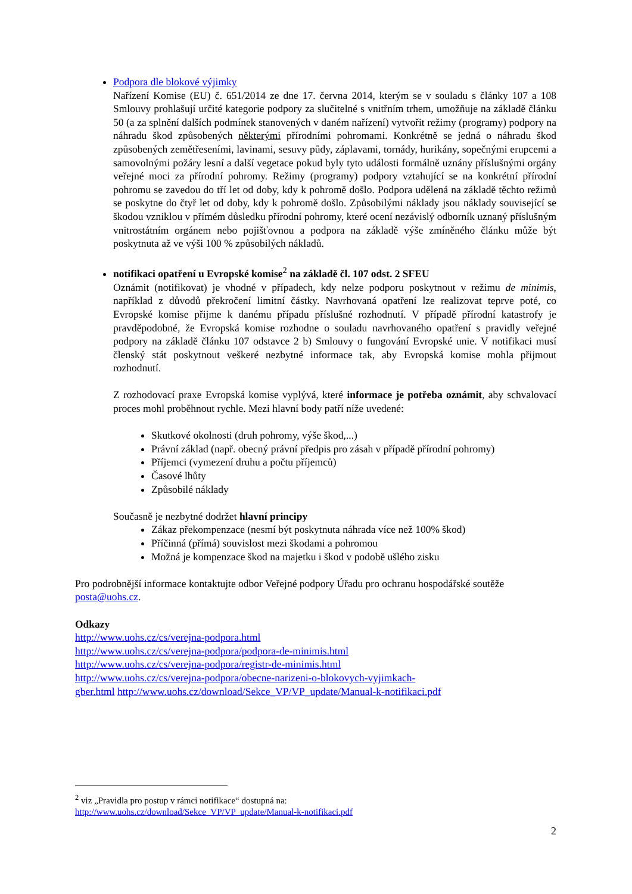Podpora dle blokové výjimky
Nařízení Komise (EU) č. 651/2014 ze dne 17. června 2014, kterým se v souladu s články 107 a 108 Smlouvy prohlašují určité kategorie podpory za slučitelné s vnitřním trhem, umožňuje na základě článku 50 (a za splnění dalších podmínek stanovených v daném nařízení) vytvořit režimy (programy) podpory na náhradu škod způsobených některými přírodními pohromami. Konkrétně se jedná o náhradu škod způsobených zemětřeseními, lavinami, sesuvy půdy, záplavami, tornády, hurikány, sopečnými erupcemi a samovolnými požáry lesní a další vegetace pokud byly tyto události formálně uznány příslušnými orgány veřejné moci za přírodní pohromy. Režimy (programy) podpory vztahující se na konkrétní přírodní pohromu se zavedou do tří let od doby, kdy k pohromě došlo. Podpora udělená na základě těchto režimů se poskytne do čtyř let od doby, kdy k pohromě došlo. Způsobilými náklady jsou náklady související se škodou vzniklou v přímém důsledku přírodní pohromy, které ocení nezávislý odborník uznaný příslušným vnitrostátním orgánem nebo pojišťovnou a podpora na základě výše zmíněného článku může být poskytnuta až ve výši 100 % způsobilých nákladů.
notifikaci opatření u Evropské komise<sup>2</sup> na základě čl. 107 odst. 2 SFEU
Oznámit (notifikovat) je vhodné v případech, kdy nelze podporu poskytnout v režimu de minimis, například z důvodů překročení limitní částky. Navrhovaná opatření lze realizovat teprve poté, co Evropské komise přijme k danému případu příslušné rozhodnutí. V případě přírodní katastrofy je pravděpodobné, že Evropská komise rozhodne o souladu navrhovaného opatření s pravidly veřejné podpory na základě článku 107 odstavce 2 b) Smlouvy o fungování Evropské unie. V notifikaci musí členský stát poskytnout veškeré nezbytné informace tak, aby Evropská komise mohla přijmout rozhodnutí.
Z rozhodovací praxe Evropská komise vyplývá, které informace je potřeba oznámit, aby schvalovací proces mohl proběhnout rychle. Mezi hlavní body patří níže uvedené:
Skutkové okolnosti (druh pohromy, výše škod,...)
Právní základ (např. obecný právní předpis pro zásah v případě přírodní pohromy)
Příjemci (vymezení druhu a počtu příjemců)
Časové lhůty
Způsobilé náklady
Současně je nezbytné dodržet hlavní principy
Zákaz překompenzace (nesmí být poskytnuta náhrada více než 100% škod)
Příčinná (přímá) souvislost mezi škodami a pohromou
Možná je kompenzace škod na majetku i škod v podobě ušlého zisku
Pro podrobnější informace kontaktujte odbor Veřejné podpory Úřadu pro ochranu hospodářské soutěže posta@uohs.cz.
Odkazy
http://www.uohs.cz/cs/verejna-podpora.html
http://www.uohs.cz/cs/verejna-podpora/podpora-de-minimis.html
http://www.uohs.cz/cs/verejna-podpora/registr-de-minimis.html
http://www.uohs.cz/cs/verejna-podpora/obecne-narizeni-o-blokovych-vyjimkach-
gber.html http://www.uohs.cz/download/Sekce_VP/VP_update/Manual-k-notifikaci.pdf
<sup>2</sup> viz „Pravidla pro postup v rámci notifikace“ dostupná na:
http://www.uohs.cz/download/Sekce_VP/VP_update/Manual-k-notifikaci.pdf
2